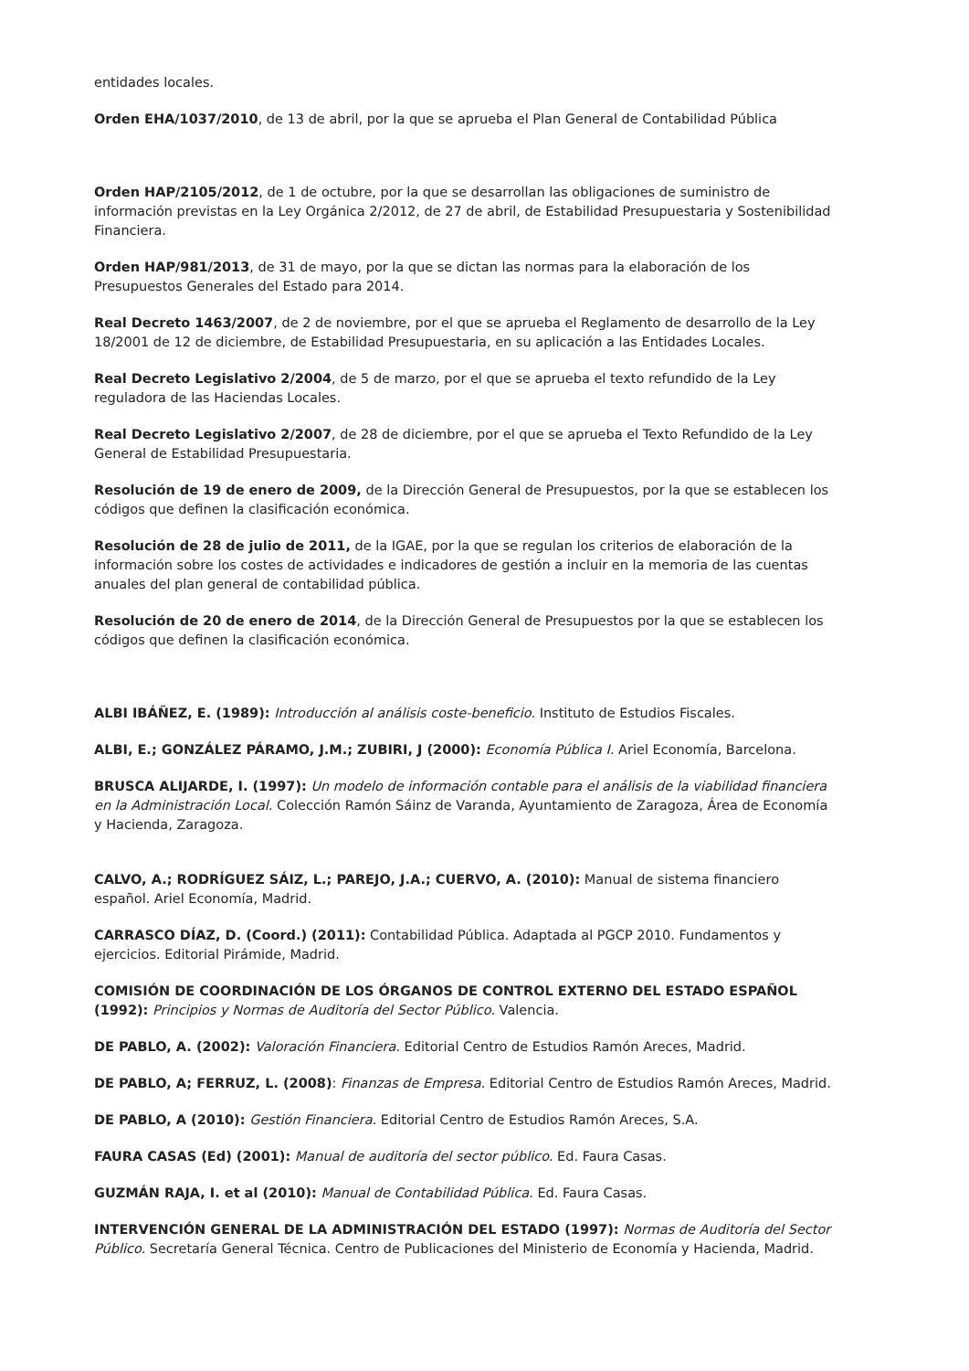entidades locales.
Orden EHA/1037/2010, de 13 de abril, por la que se aprueba el Plan General de Contabilidad Pública
Orden HAP/2105/2012, de 1 de octubre, por la que se desarrollan las obligaciones de suministro de información previstas en la Ley Orgánica 2/2012, de 27 de abril, de Estabilidad Presupuestaria y Sostenibilidad Financiera.
Orden HAP/981/2013, de 31 de mayo, por la que se dictan las normas para la elaboración de los Presupuestos Generales del Estado para 2014.
Real Decreto 1463/2007, de 2 de noviembre, por el que se aprueba el Reglamento de desarrollo de la Ley 18/2001 de 12 de diciembre, de Estabilidad Presupuestaria, en su aplicación a las Entidades Locales.
Real Decreto Legislativo 2/2004, de 5 de marzo, por el que se aprueba el texto refundido de la Ley reguladora de las Haciendas Locales.
Real Decreto Legislativo 2/2007, de 28 de diciembre, por el que se aprueba el Texto Refundido de la Ley General de Estabilidad Presupuestaria.
Resolución de 19 de enero de 2009, de la Dirección General de Presupuestos, por la que se establecen los códigos que definen la clasificación económica.
Resolución de 28 de julio de 2011, de la IGAE, por la que se regulan los criterios de elaboración de la información sobre los costes de actividades e indicadores de gestión a incluir en la memoria de las cuentas anuales del plan general de contabilidad pública.
Resolución de 20 de enero de 2014, de la Dirección General de Presupuestos por la que se establecen los códigos que definen la clasificación económica.
ALBI IBÁÑEZ, E. (1989): Introducción al análisis coste-beneficio. Instituto de Estudios Fiscales.
ALBI, E.; GONZÁLEZ PÁRAMO, J.M.; ZUBIRI, J (2000): Economía Pública I. Ariel Economía, Barcelona.
BRUSCA ALIJARDE, I. (1997): Un modelo de información contable para el análisis de la viabilidad financiera en la Administración Local. Colección Ramón Sáinz de Varanda, Ayuntamiento de Zaragoza, Área de Economía y Hacienda, Zaragoza.
CALVO, A.; RODRÍGUEZ SÁIZ, L.; PAREJO, J.A.; CUERVO, A. (2010): Manual de sistema financiero español. Ariel Economía, Madrid.
CARRASCO DÍAZ, D. (Coord.) (2011): Contabilidad Pública. Adaptada al PGCP 2010. Fundamentos y ejercicios. Editorial Pirámide, Madrid.
COMISIÓN DE COORDINACIÓN DE LOS ÓRGANOS DE CONTROL EXTERNO DEL ESTADO ESPAÑOL (1992): Principios y Normas de Auditoría del Sector Público. Valencia.
DE PABLO, A. (2002): Valoración Financiera. Editorial Centro de Estudios Ramón Areces, Madrid.
DE PABLO, A; FERRUZ, L. (2008): Finanzas de Empresa. Editorial Centro de Estudios Ramón Areces, Madrid.
DE PABLO, A (2010): Gestión Financiera. Editorial Centro de Estudios Ramón Areces, S.A.
FAURA CASAS (Ed) (2001): Manual de auditoría del sector público. Ed. Faura Casas.
GUZMÁN RAJA, I. et al (2010): Manual de Contabilidad Pública. Ed. Faura Casas.
INTERVENCIÓN GENERAL DE LA ADMINISTRACIÓN DEL ESTADO (1997): Normas de Auditoría del Sector Público. Secretaría General Técnica. Centro de Publicaciones del Ministerio de Economía y Hacienda, Madrid.